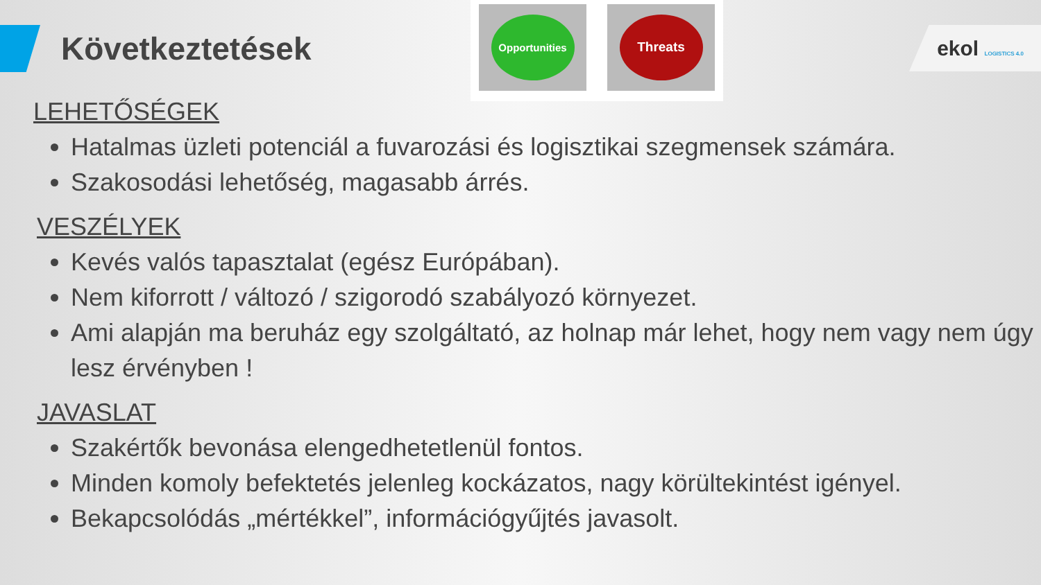Következtetések
Opportunities
Threats
ekol LOGISTICS 4.0
LEHETŐSÉGEK
Hatalmas üzleti potenciál a fuvarozási és logisztikai szegmensek számára.
Szakosodási lehetőség, magasabb árrés.
VESZÉLYEK
Kevés valós tapasztalat (egész Európában).
Nem kiforrott / változó / szigorodó szabályozó környezet.
Ami alapján ma beruház egy szolgáltató, az holnap már lehet, hogy nem vagy nem úgy lesz érvényben !
JAVASLAT
Szakértők bevonása elengedhetetlenül fontos.
Minden komoly befektetés jelenleg kockázatos, nagy körültekintést igényel.
Bekapcsolódás „mértékkel”, információgyűjtés javasolt.